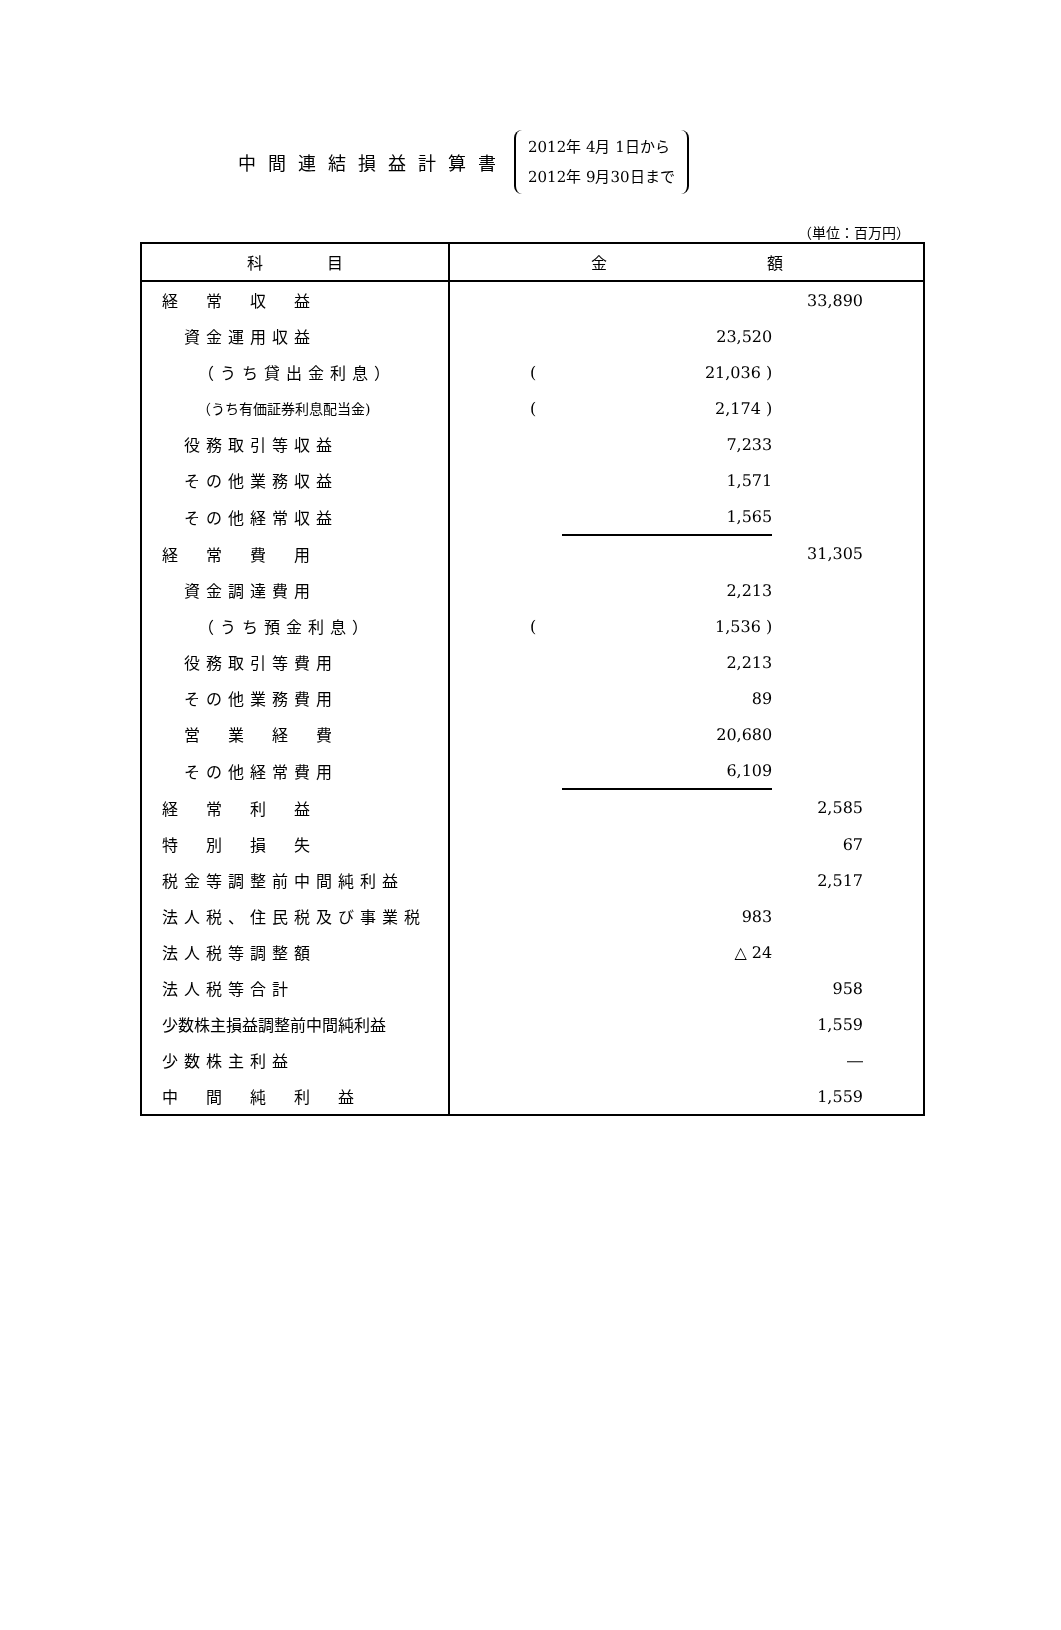中間連結損益計算書
2012年 4月 1日から
2012年 9月30日まで
（単位：百万円）
| 科 目 | 金 額 | | |
| --- | --- | --- | --- |
| 経 常 収 益 | | | 33,890 |
| 資金運用収益 | | 23,520 | |
| （うち貸出金利息） | ( | 21,036 ) | |
| （うち有価証券利息配当金) | ( | 2,174 ) | |
| 役務取引等収益 | | 7,233 | |
| その他業務収益 | | 1,571 | |
| その他経常収益 | | 1,565 | |
| 経 常 費 用 | | | 31,305 |
| 資金調達費用 | | 2,213 | |
| （うち預金利息） | ( | 1,536 ) | |
| 役務取引等費用 | | 2,213 | |
| その他業務費用 | | 89 | |
| 営 業 経 費 | | 20,680 | |
| その他経常費用 | | 6,109 | |
| 経 常 利 益 | | | 2,585 |
| 特 別 損 失 | | | 67 |
| 税金等調整前中間純利益 | | | 2,517 |
| 法人税、住民税及び事業税 | | 983 | |
| 法人税等調整額 | | △ 24 | |
| 法人税等合計 | | | 958 |
| 少数株主損益調整前中間純利益 | | | 1,559 |
| 少数株主利益 | | | ― |
| 中 間 純 利 益 | | | 1,559 |